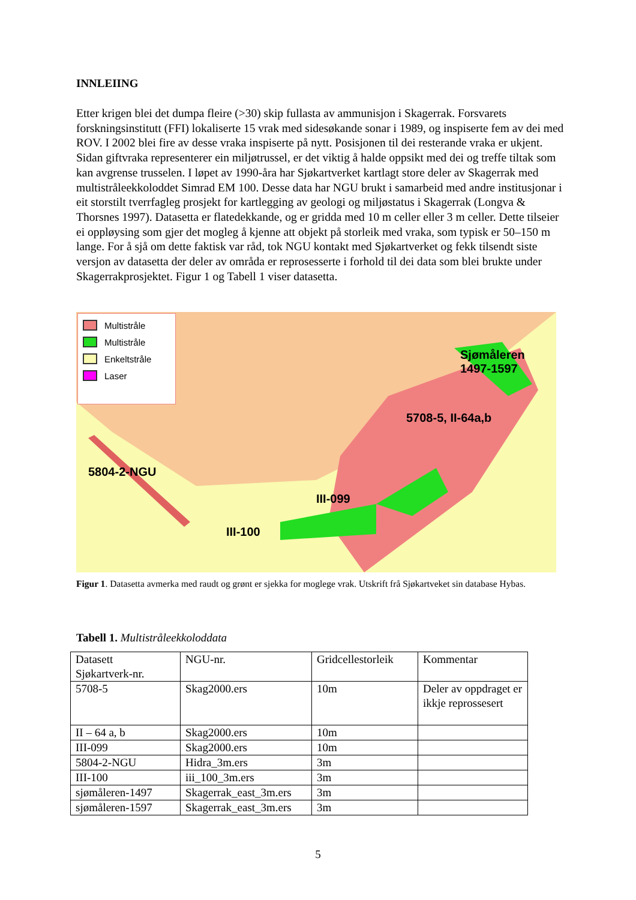INNLEIING
Etter krigen blei det dumpa fleire (>30) skip fullasta av ammunisjon i Skagerrak. Forsvarets forskningsinstitutt (FFI) lokaliserte 15 vrak med sidesøkande sonar i 1989, og inspiserte fem av dei med ROV. I 2002 blei fire av desse vraka inspiserte på nytt. Posisjonen til dei resterande vraka er ukjent. Sidan giftvraka representerer ein miljøtrussel, er det viktig å halde oppsikt med dei og treffe tiltak som kan avgrense trusselen. I løpet av 1990-åra har Sjøkartverket kartlagt store deler av Skagerrak med multistråleekkoloddet Simrad EM 100. Desse data har NGU brukt i samarbeid med andre institusjonar i eit storstilt tverrfagleg prosjekt for kartlegging av geologi og miljøstatus i Skagerrak (Longva & Thorsnes 1997). Datasetta er flatedekkande, og er gridda med 10 m celler eller 3 m celler. Dette tilseier ei oppløysing som gjer det mogleg å kjenne att objekt på storleik med vraka, som typisk er 50–150 m lange. For å sjå om dette faktisk var råd, tok NGU kontakt med Sjøkartverket og fekk tilsendt siste versjon av datasetta der deler av områda er reprosesserte i forhold til dei data som blei brukte under Skagerrakprosjektet. Figur 1 og Tabell 1 viser datasetta.
Multistråle
Multistråle
Enkeltstråle
Laser
Sjømåleren
1497-1597
5708-5, II-64a,b
5804-2-NGU
III-099
III-100
Figur 1. Datasetta avmerka med raudt og grønt er sjekka for moglege vrak. Utskrift frå Sjøkartveket sin database Hybas.
Tabell 1. Multistråleekkoloddata
| Datasett Sjøkartverk-nr. | NGU-nr. | Gridcellestorleik | Kommentar |
| 5708-5 | Skag2000.ers | 10m | Deler av oppdraget er ikkje reprossesert |
| II – 64 a, b | Skag2000.ers | 10m | |
| III-099 | Skag2000.ers | 10m | |
| 5804-2-NGU | Hidra_3m.ers | 3m | |
| III-100 | iii_100_3m.ers | 3m | |
| sjømåleren-1497 | Skagerrak_east_3m.ers | 3m | |
| sjømåleren-1597 | Skagerrak_east_3m.ers | 3m | |
5